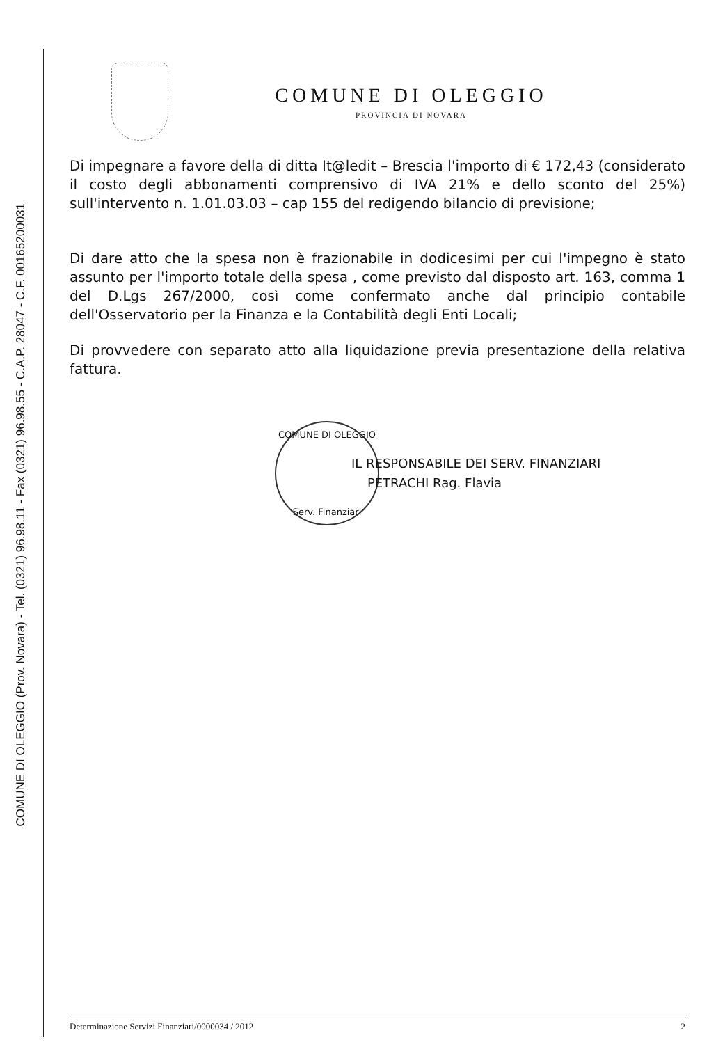COMUNE DI OLEGGIO (Prov. Novara) - Tel. (0321) 96.98.11 - Fax (0321) 96.98.55 - C.A.P. 28047 - C.F. 00165200031
COMUNE DI OLEGGIO
PROVINCIA DI NOVARA
Di impegnare a favore della di ditta It@ledit – Brescia l'importo di € 172,43 (considerato il costo degli abbonamenti comprensivo di IVA 21% e dello sconto del 25%) sull'intervento n. 1.01.03.03 – cap 155 del redigendo bilancio di previsione;
Di dare atto che la spesa non è frazionabile in dodicesimi per cui l'impegno è stato assunto per l'importo totale della spesa , come previsto dal disposto art. 163, comma 1 del D.Lgs 267/2000, così come confermato anche dal principio contabile dell'Osservatorio per la Finanza e la Contabilità degli Enti Locali;
Di provvedere con separato atto alla liquidazione previa presentazione della relativa fattura.
COMUNE DI OLEGGIO
Serv. Finanziari
IL RESPONSABILE DEI SERV. FINANZIARI
PETRACHI Rag. Flavia
Determinazione Servizi Finanziari/0000034 / 2012 2